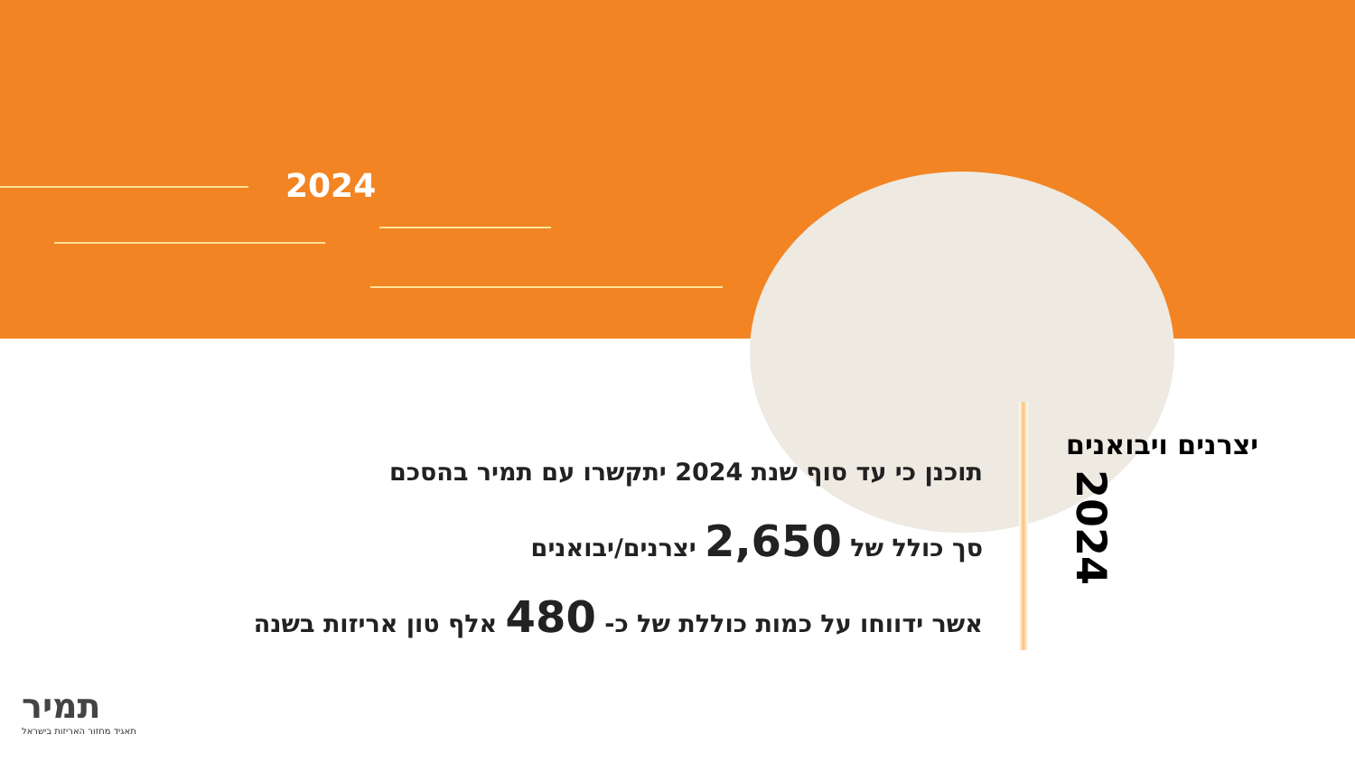2024
יצרנים ויבואנים
2024
תוכנן כי עד סוף שנת 2024 יתקשרו עם תמיר בהסכם
סך כולל של 2,650 יצרנים/יבואנים
אשר ידווחו על כמות כוללת של כ- 480 אלף טון אריזות בשנה
תמיר
תאגיד מחזור האריזות בישראל